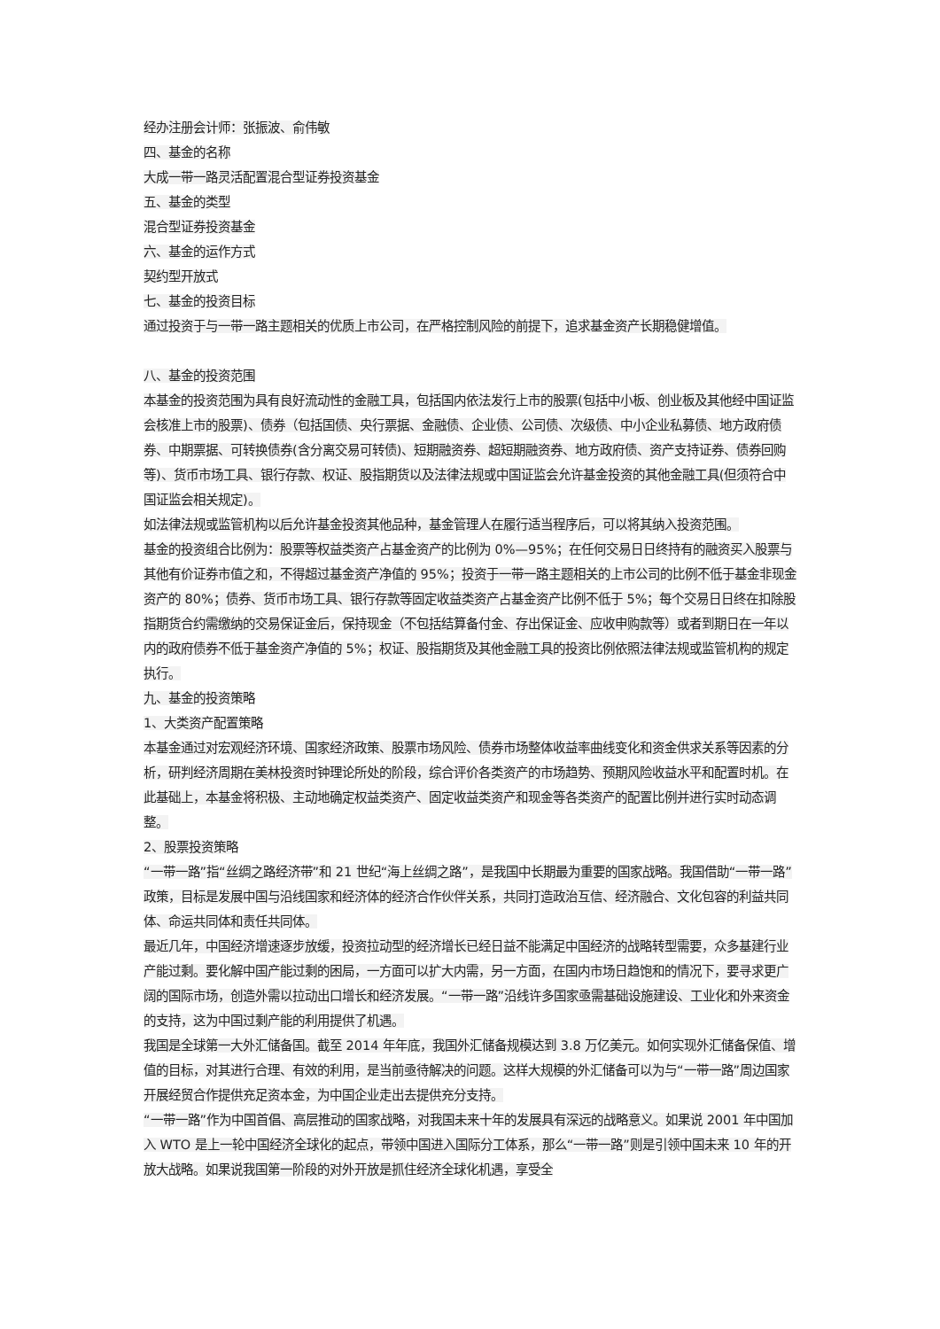经办注册会计师：张振波、俞伟敏
四、基金的名称
大成一带一路灵活配置混合型证券投资基金
五、基金的类型
混合型证券投资基金
六、基金的运作方式
契约型开放式
七、基金的投资目标
通过投资于与一带一路主题相关的优质上市公司，在严格控制风险的前提下，追求基金资产长期稳健增值。
八、基金的投资范围
本基金的投资范围为具有良好流动性的金融工具，包括国内依法发行上市的股票(包括中小板、创业板及其他经中国证监会核准上市的股票)、债券（包括国债、央行票据、金融债、企业债、公司债、次级债、中小企业私募债、地方政府债券、中期票据、可转换债券(含分离交易可转债)、短期融资券、超短期融资券、地方政府债、资产支持证券、债券回购等)、货币市场工具、银行存款、权证、股指期货以及法律法规或中国证监会允许基金投资的其他金融工具(但须符合中国证监会相关规定)。
如法律法规或监管机构以后允许基金投资其他品种，基金管理人在履行适当程序后，可以将其纳入投资范围。
基金的投资组合比例为：股票等权益类资产占基金资产的比例为 0%—95%；在任何交易日日终持有的融资买入股票与其他有价证券市值之和，不得超过基金资产净值的 95%；投资于一带一路主题相关的上市公司的比例不低于基金非现金资产的 80%；债券、货币市场工具、银行存款等固定收益类资产占基金资产比例不低于 5%；每个交易日日终在扣除股指期货合约需缴纳的交易保证金后，保持现金（不包括结算备付金、存出保证金、应收申购款等）或者到期日在一年以内的政府债券不低于基金资产净值的 5%；权证、股指期货及其他金融工具的投资比例依照法律法规或监管机构的规定执行。
九、基金的投资策略
1、大类资产配置策略
本基金通过对宏观经济环境、国家经济政策、股票市场风险、债券市场整体收益率曲线变化和资金供求关系等因素的分析，研判经济周期在美林投资时钟理论所处的阶段，综合评价各类资产的市场趋势、预期风险收益水平和配置时机。在此基础上，本基金将积极、主动地确定权益类资产、固定收益类资产和现金等各类资产的配置比例并进行实时动态调整。
2、股票投资策略
“一带一路”指“丝绸之路经济带”和 21 世纪“海上丝绸之路”，是我国中长期最为重要的国家战略。我国借助“一带一路”政策，目标是发展中国与沿线国家和经济体的经济合作伙伴关系，共同打造政治互信、经济融合、文化包容的利益共同体、命运共同体和责任共同体。
最近几年，中国经济增速逐步放缓，投资拉动型的经济增长已经日益不能满足中国经济的战略转型需要，众多基建行业产能过剩。要化解中国产能过剩的困局，一方面可以扩大内需，另一方面，在国内市场日趋饱和的情况下，要寻求更广阔的国际市场，创造外需以拉动出口增长和经济发展。“一带一路”沿线许多国家亟需基础设施建设、工业化和外来资金的支持，这为中国过剩产能的利用提供了机遇。
我国是全球第一大外汇储备国。截至 2014 年年底，我国外汇储备规模达到 3.8 万亿美元。如何实现外汇储备保值、增值的目标，对其进行合理、有效的利用，是当前亟待解决的问题。这样大规模的外汇储备可以为与“一带一路”周边国家开展经贸合作提供充足资本金，为中国企业走出去提供充分支持。
“一带一路”作为中国首倡、高层推动的国家战略，对我国未来十年的发展具有深远的战略意义。如果说 2001 年中国加入 WTO 是上一轮中国经济全球化的起点，带领中国进入国际分工体系，那么“一带一路”则是引领中国未来 10 年的开放大战略。如果说我国第一阶段的对外开放是抓住经济全球化机遇，享受全